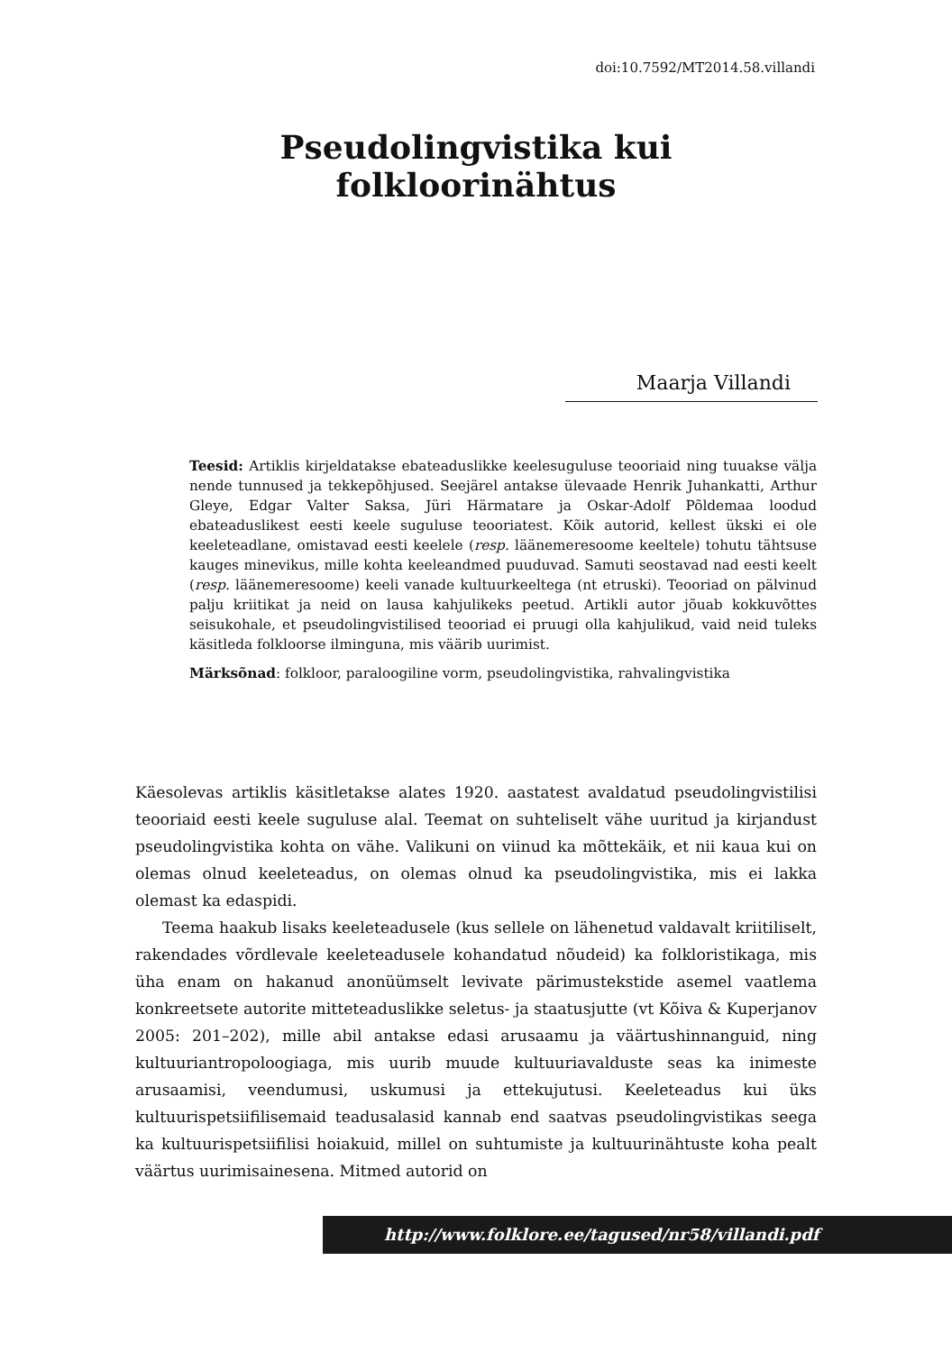doi:10.7592/MT2014.58.villandi
Pseudolingvistika kui folkloorinähtus
Maarja Villandi
Teesid: Artiklis kirjeldatakse ebateaduslikke keelesuguluse teooriaid ning tuuakse välja nende tunnused ja tekkepõhjused. Seejärel antakse ülevaade Henrik Juhankatti, Arthur Gleye, Edgar Valter Saksa, Jüri Härmatare ja Oskar-Adolf Põldemaa loodud ebateaduslikest eesti keele suguluse teooriatest. Kõik autorid, kellest ükski ei ole keeleteadlane, omistavad eesti keelele (resp. läänemeresoome keeltele) tohutu tähtsuse kauges minevikus, mille kohta keeleandmed puuduvad. Samuti seostavad nad eesti keelt (resp. läänemeresoome) keeli vanade kultuurkeeltega (nt etruski). Teooriad on pälvinud palju kriitikat ja neid on lausa kahjulikeks peetud. Artikli autor jõuab kokkuvõttes seisukohale, et pseudolingvistilised teooriad ei pruugi olla kahjulikud, vaid neid tuleks käsitleda folkloorse ilminguna, mis väärib uurimist.
Märksõnad: folkloor, paraloogiline vorm, pseudolingvistika, rahvalingvistika
Käesolevas artiklis käsitletakse alates 1920. aastatest avaldatud pseudolingvistilisi teooriaid eesti keele suguluse alal. Teemat on suhteliselt vähe uuritud ja kirjandust pseudolingvistika kohta on vähe. Valikuni on viinud ka mõttekäik, et nii kaua kui on olemas olnud keeleteadus, on olemas olnud ka pseudolingvistika, mis ei lakka olemast ka edaspidi.
Teema haakub lisaks keeleteadusele (kus sellele on lähenetud valdavalt kriitiliselt, rakendades võrdlevale keeleteadusele kohandatud nõudeid) ka folkloristikaga, mis üha enam on hakanud anonüümselt levivate pärimustekstide asemel vaatlema konkreetsete autorite mitteteaduslikke seletus- ja staatusjutte (vt Kõiva & Kuperjanov 2005: 201–202), mille abil antakse edasi arusaamu ja väärtushinnanguid, ning kultuuriantropoloogiaga, mis uurib muude kultuuriavalduste seas ka inimeste arusaamisi, veendumusi, uskumusi ja ettekujutusi. Keeleteadus kui üks kultuurispetsiifilisemaid teadusalasid kannab end saatvas pseudolingvistikas seega ka kultuurispetsiifilisi hoiakuid, millel on suhtumiste ja kultuurinähtuste koha pealt väärtus uurimisainesena. Mitmed autorid on
http://www.folklore.ee/tagused/nr58/villandi.pdf